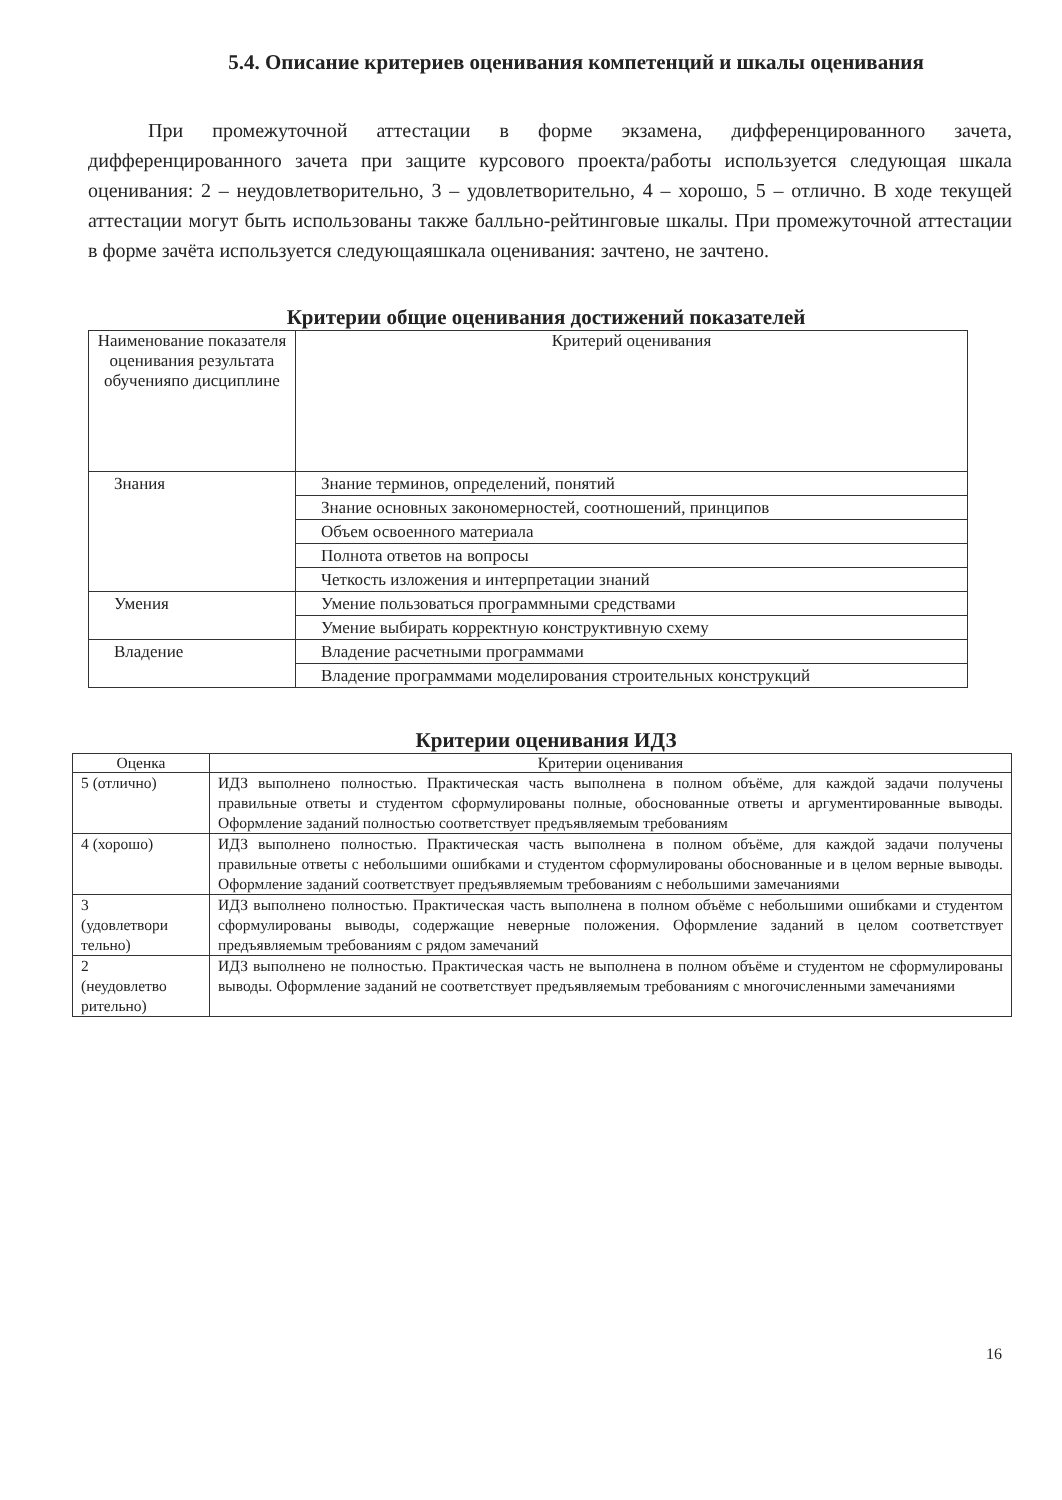5.4. Описание критериев оценивания компетенций и шкалы оценивания
При промежуточной аттестации в форме экзамена, дифференцированного зачета, дифференцированного зачета при защите курсового проекта/работы используется следующая шкала оценивания: 2 – неудовлетворительно, 3 – удовлетворительно, 4 – хорошо, 5 – отлично. В ходе текущей аттестации могут быть использованы также балльно-рейтинговые шкалы. При промежуточной аттестации в форме зачёта используется следующаяшкала оценивания: зачтено, не зачтено.
Критерии общие оценивания достижений показателей
| Наименование показателя оценивания результата обученияпо дисциплине | Критерий оценивания |
| --- | --- |
| Знания | Знание терминов, определений, понятий |
| | Знание основных закономерностей, соотношений, принципов |
| | Объем освоенного материала |
| | Полнота ответов на вопросы |
| | Четкость изложения и интерпретации знаний |
| Умения | Умение пользоваться программными средствами |
| | Умение выбирать корректную конструктивную схему |
| Владение | Владение расчетными программами |
| | Владение программами моделирования строительных конструкций |
Критерии оценивания ИДЗ
| Оценка | Критерии оценивания |
| --- | --- |
| 5 (отлично) | ИДЗ выполнено полностью. Практическая часть выполнена в полном объёме, для каждой задачи получены правильные ответы и студентом сформулированы полные, обоснованные ответы и аргументированные выводы. Оформление заданий полностью соответствует предъявляемым требованиям |
| 4 (хорошо) | ИДЗ выполнено полностью. Практическая часть выполнена в полном объёме, для каждой задачи получены правильные ответы с небольшими ошибками и студентом сформулированы обоснованные и в целом верные выводы. Оформление заданий соответствует предъявляемым требованиям с небольшими замечаниями |
| 3 (удовлетвори тельно) | ИДЗ выполнено полностью. Практическая часть выполнена в полном объёме с небольшими ошибками и студентом сформулированы выводы, содержащие неверные положения. Оформление заданий в целом соответствует предъявляемым требованиям с рядом замечаний |
| 2 (неудовлетво рительно) | ИДЗ выполнено не полностью. Практическая часть не выполнена в полном объёме и студентом не сформулированы выводы. Оформление заданий не соответствует предъявляемым требованиям с многочисленными замечаниями |
16